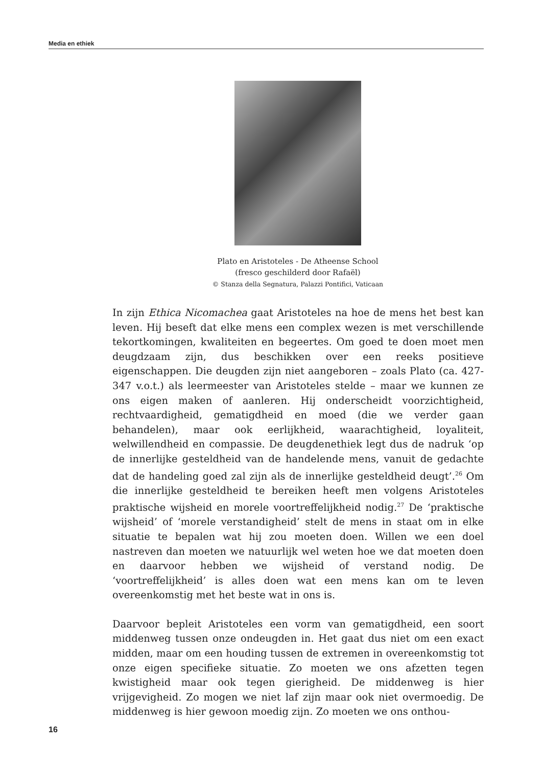Media en ethiek
Plato en Aristoteles - De Atheense School
(fresco geschilderd door Rafaël)
© Stanza della Segnatura, Palazzi Pontifici, Vaticaan
In zijn Ethica Nicomachea gaat Aristoteles na hoe de mens het best kan leven. Hij beseft dat elke mens een complex wezen is met verschillende tekortkomingen, kwaliteiten en begeertes. Om goed te doen moet men deugdzaam zijn, dus beschikken over een reeks positieve eigenschappen. Die deugden zijn niet aangeboren – zoals Plato (ca. 427-347 v.o.t.) als leermeester van Aristoteles stelde – maar we kunnen ze ons eigen maken of aanleren. Hij onderscheidt voorzichtigheid, rechtvaardigheid, gematigdheid en moed (die we verder gaan behandelen), maar ook eerlijkheid, waarachtigheid, loyaliteit, welwillendheid en compassie. De deugdenethiek legt dus de nadruk ‘op de innerlijke gesteldheid van de handelende mens, vanuit de gedachte dat de handeling goed zal zijn als de innerlijke gesteldheid deugt’.<sup>26</sup> Om die innerlijke gesteldheid te bereiken heeft men volgens Aristoteles praktische wijsheid en morele voortreffelijkheid nodig.<sup>27</sup> De ‘praktische wijsheid’ of ‘morele verstandigheid’ stelt de mens in staat om in elke situatie te bepalen wat hij zou moeten doen. Willen we een doel nastreven dan moeten we natuurlijk wel weten hoe we dat moeten doen en daarvoor hebben we wijsheid of verstand nodig. De ‘voortreffelijkheid’ is alles doen wat een mens kan om te leven overeenkomstig met het beste wat in ons is.
Daarvoor bepleit Aristoteles een vorm van gematigdheid, een soort middenweg tussen onze ondeugden in. Het gaat dus niet om een exact midden, maar om een houding tussen de extremen in overeenkomstig tot onze eigen specifieke situatie. Zo moeten we ons afzetten tegen kwistigheid maar ook tegen gierigheid. De middenweg is hier vrijgevigheid. Zo mogen we niet laf zijn maar ook niet overmoedig. De middenweg is hier gewoon moedig zijn. Zo moeten we ons onthou-
16